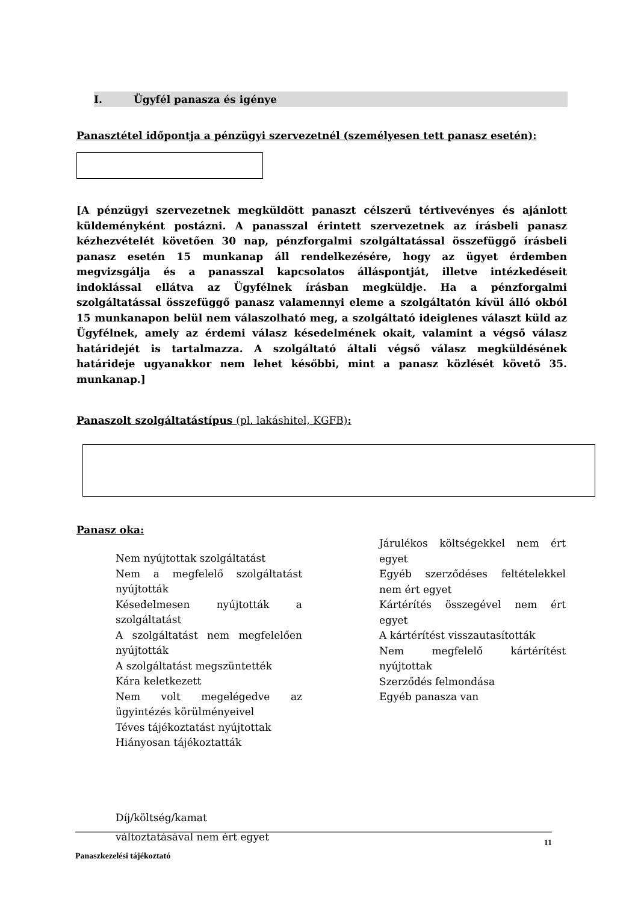I. Ügyfél panasza és igénye
Panasztétel időpontja a pénzügyi szervezetnél (személyesen tett panasz esetén):
[A pénzügyi szervezetnek megküldött panaszt célszerű tértivevényes és ajánlott küldeményként postázni. A panasszal érintett szervezetnek az írásbeli panasz kézhezvételét követően 30 nap, pénzforgalmi szolgáltatással összefüggő írásbeli panasz esetén 15 munkanap áll rendelkezésére, hogy az ügyet érdemben megvizsgálja és a panasszal kapcsolatos álláspontját, illetve intézkedéseit indoklással ellátva az Ügyfélnek írásban megküldje. Ha a pénzforgalmi szolgáltatással összefüggő panasz valamennyi eleme a szolgáltatón kívül álló okból 15 munkanapon belül nem válaszolható meg, a szolgáltató ideiglenes választ küld az Ügyfélnek, amely az érdemi válasz késedelmének okait, valamint a végső válasz határidejét is tartalmazza. A szolgáltató általi végső válasz megküldésének határideje ugyanakkor nem lehet későbbi, mint a panasz közlését követő 35. munkanap.]
Panaszolt szolgáltatástípus (pl. lakáshitel, KGFB):
Panasz oka:
Nem nyújtottak szolgáltatást
Nem a megfelelő szolgáltatást nyújtották
Késedelmesen nyújtották a szolgáltatást
A szolgáltatást nem megfelelően nyújtották
A szolgáltatást megszüntették
Kára keletkezett
Nem volt megelégedve az ügyintézés körülményeivel
Téves tájékoztatást nyújtottak
Hiányosan tájékoztatták
Díj/költség/kamat
változtatásával nem ért egyet
Járulékos költségekkel nem ért egyet
Egyéb szerződéses feltételekkel nem ért egyet
Kártérítés összegével nem ért egyet
A kártérítést visszautasították
Nem megfelelő kártérítést nyújtottak
Szerződés felmondása
Egyéb panasza van
11
Panaszkezelési tájékoztató